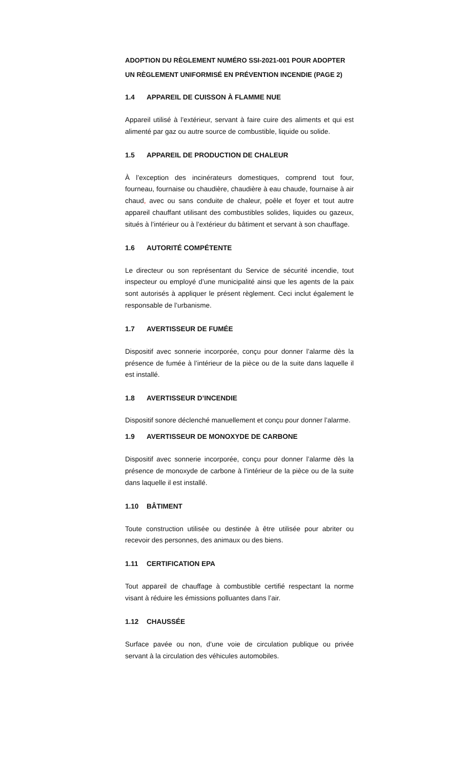ADOPTION DU RÈGLEMENT NUMÉRO SSI-2021-001 POUR ADOPTER UN RÈGLEMENT UNIFORMISÉ EN PRÉVENTION INCENDIE (PAGE 2)
1.4 APPAREIL DE CUISSON À FLAMME NUE
Appareil utilisé à l’extérieur, servant à faire cuire des aliments et qui est alimenté par gaz ou autre source de combustible, liquide ou solide.
1.5 APPAREIL DE PRODUCTION DE CHALEUR
À l’exception des incinérateurs domestiques, comprend tout four, fourneau, fournaise ou chaudière, chaudière à eau chaude, fournaise à air chaud, avec ou sans conduite de chaleur, poêle et foyer et tout autre appareil chauffant utilisant des combustibles solides, liquides ou gazeux, situés à l’intérieur ou à l’extérieur du bâtiment et servant à son chauffage.
1.6 AUTORITÉ COMPÉTENTE
Le directeur ou son représentant du Service de sécurité incendie, tout inspecteur ou employé d’une municipalité ainsi que les agents de la paix sont autorisés à appliquer le présent règlement. Ceci inclut également le responsable de l’urbanisme.
1.7 AVERTISSEUR DE FUMÉE
Dispositif avec sonnerie incorporée, conçu pour donner l’alarme dès la présence de fumée à l’intérieur de la pièce ou de la suite dans laquelle il est installé.
1.8 AVERTISSEUR D’INCENDIE
Dispositif sonore déclenché manuellement et conçu pour donner l’alarme.
1.9 AVERTISSEUR DE MONOXYDE DE CARBONE
Dispositif avec sonnerie incorporée, conçu pour donner l’alarme dès la présence de monoxyde de carbone à l’intérieur de la pièce ou de la suite dans laquelle il est installé.
1.10 BÂTIMENT
Toute construction utilisée ou destinée à être utilisée pour abriter ou recevoir des personnes, des animaux ou des biens.
1.11 CERTIFICATION EPA
Tout appareil de chauffage à combustible certifié respectant la norme visant à réduire les émissions polluantes dans l’air.
1.12 CHAUSSÉE
Surface pavée ou non, d’une voie de circulation publique ou privée servant à la circulation des véhicules automobiles.